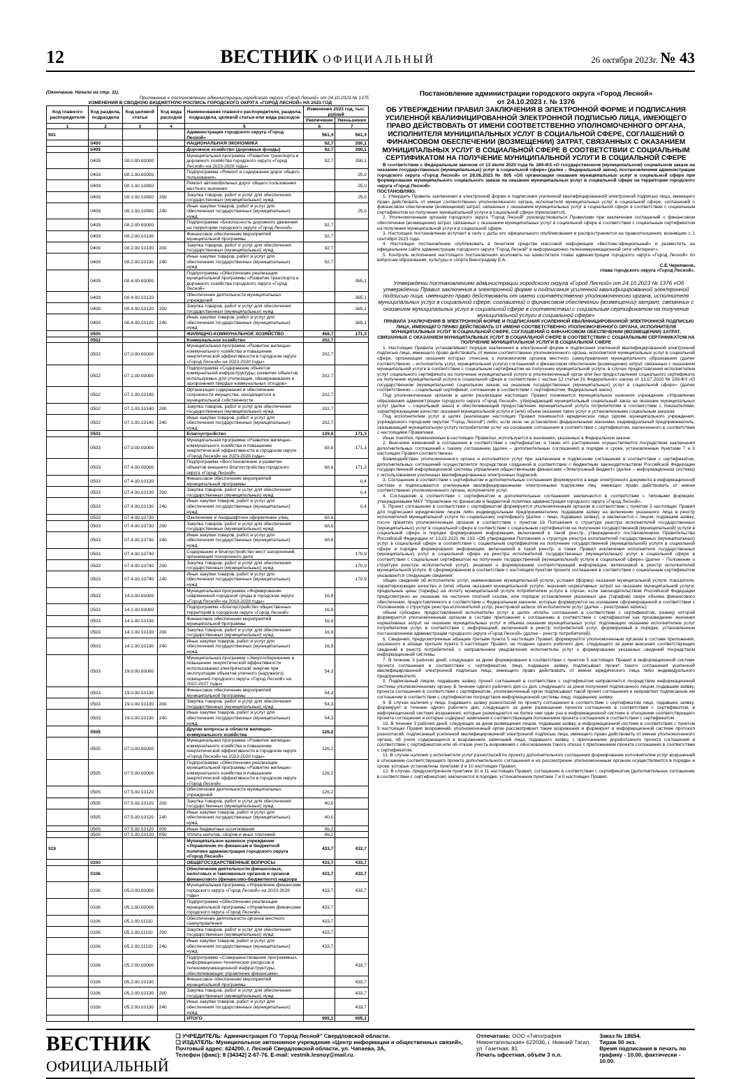12 ВЕСТНИК ОФИЦИАЛЬНЫЙ 26 октября 2023г. № 43
(Окончание. Начало на стр. 11).
Приложение к постановлению администрации городского округа «Город Лесной» от 24.10.2023 № 1375
ИЗМЕНЕНИЯ В СВОДНУЮ БЮДЖЕТНУЮ РОСПИСЬ ГОРОДСКОГО ОКРУГА «ГОРОД ЛЕСНОЙ» НА 2023 ГОД
| Код главного распорядителя | Код раздела, подраздела | Код целевой статьи | Код вида расходов | Наименование главного распорядителя, раздела, подраздела, целевой статьи или вида расходов | Изменения 2023 год, тыс. рублей | |
| --- | --- | --- | --- | --- | --- | --- |
| | | | | | Увеличение | Уменьшение |
| 1 | 2 | 3 | 4 | 5 | 6 | 7 |
| 901 | | | | Администрация городского округа «Город Лесной» | 561,4 | 561,4 |
| | 0400 | | | НАЦИОНАЛЬНАЯ ЭКОНОМИКА | 92,7 | 390,1 |
| | 0409 | | | Дорожное хозяйство (дорожные фонды) | 92,7 | 390,1 |
| | 0409 | 08.0.00.00000 | | Муниципальная программа «Развитие транспорта и дорожного хозяйства городского округа «Город Лесной» на 2023-2028 годы» | 92,7 | 390,1 |
| | 0409 | 08.1.00.00000 | | Подпрограмма «Ремонт и содержание дорог общего пользования» | | 25,0 |
| | 0409 | 08.1.00.10800 | | Ремонт автомобильных дорог общего пользования местного значения | | 25,0 |
| | 0409 | 08.1.00.10800 | 200 | Закупка товаров, работ и услуг для обеспечения государственных (муниципальных) нужд | | 25,0 |
| | 0409 | 08.1.00.10800 | 240 | Иные закупки товаров, работ и услуг для обеспечения государственных (муниципальных) нужд | | 25,0 |
| | 0409 | 08.2.00.00000 | | Подпрограмма «Безопасность дорожного движения на территории городского округа «Город Лесной» | 92,7 | |
| | 0409 | 08.2.00.10130 | | Финансовое обеспечение мероприятий муниципальной программы | 92,7 | |
| | 0409 | 08.2.00.10130 | 200 | Закупка товаров, работ и услуг для обеспечения государственных (муниципальных) нужд | 92,7 | |
| | 0409 | 08.2.00.10130 | 240 | Иные закупки товаров, работ и услуг для обеспечения государственных (муниципальных) нужд | 92,7 | |
| | 0409 | 08.4.00.00000 | | Подпрограмма «Обеспечение реализации муниципальной программы «Развитие транспорта и дорожного хозяйства городского округа «Город Лесной» | | 365,1 |
| | 0409 | 08.4.00.10120 | | Обеспечение деятельности муниципальных учреждений | | 365,1 |
| | 0409 | 08.4.00.10120 | 200 | Закупка товаров, работ и услуг для обеспечения государственных (муниципальных) нужд | | 365,1 |
| | 0409 | 08.4.00.10120 | 240 | Иные закупки товаров, работ и услуг для обеспечения государственных (муниципальных) нужд | | 365,1 |
| | 0500 | | | ЖИЛИЩНО-КОММУНАЛЬНОЕ ХОЗЯЙСТВО | 468,7 | 171,3 |
| | 0502 | | | Коммунальное хозяйство | 202,7 | |
| | 0502 | 07.0.00.00000 | | Муниципальная программа «Развитие жилищно-коммунального хозяйства и повышение энергетической эффективности в городском округе «Город Лесной» на 2023-2028 годы» | 202,7 | |
| | 0502 | 07.1.00.00000 | | Подпрограмма «Содержание объектов коммунальной инфраструктуры, развитие объектов, используемых для утилизации, обезвреживания и захоронения твердых коммунальных отходов» | 202,7 | |
| | 0502 | 07.1.00.10140 | | Организация содержания и обеспечение сохранности имущества, находящегося в муниципальной собственности | 202,7 | |
| | 0502 | 07.1.00.10140 | 200 | Закупка товаров, работ и услуг для обеспечения государственных (муниципальных) нужд | 202,7 | |
| | 0502 | 07.1.00.10140 | 240 | Иные закупки товаров, работ и услуг для обеспечения государственных (муниципальных) нужд | 202,7 | |
| | 0503 | | | Благоустройство | 139,8 | 171,3 |
| | 0503 | 07.0.00.00000 | | Муниципальная программа «Развитие жилищно-коммунального хозяйства и повышение энергетической эффективности в городском округе «Город Лесной» на 2023-2028 годы» | 68,6 | 171,3 |
| | 0503 | 07.4.00.00000 | | Подпрограмма «Восстановление и развитие объектов внешнего благоустройства городского округа «Город Лесной» | 68,6 | 171,3 |
| | 0503 | 07.4.00.10130 | | Финансовое обеспечение мероприятий муниципальной программы | | 0,4 |
| | 0503 | 07.4.00.10130 | 200 | Закупка товаров, работ и услуг для обеспечения государственных (муниципальных) нужд | | 0,4 |
| | 0503 | 07.4.00.10130 | 240 | Иные закупки товаров, работ и услуг для обеспечения государственных (муниципальных) нужд | | 0,4 |
| | 0503 | 07.4.00.10730 | | Озеленение и ландшафтное оформление улиц | 68,6 | |
| | 0503 | 07.4.00.10730 | 200 | Закупка товаров, работ и услуг для обеспечения государственных (муниципальных) нужд | 68,6 | |
| | 0503 | 07.4.00.10730 | 240 | Иные закупки товаров, работ и услуг для обеспечения государственных (муниципальных) нужд | 68,6 | |
| | 0503 | 07.4.00.10740 | | Содержание и благоустройство мест захоронений, организация похоронного дела | | 170,9 |
| | 0503 | 07.4.00.10740 | 200 | Закупка товаров, работ и услуг для обеспечения государственных (муниципальных) нужд | | 170,9 |
| | 0503 | 07.4.00.10740 | 240 | Иные закупки товаров, работ и услуг для обеспечения государственных (муниципальных) нужд | | 170,9 |
| | 0503 | 14.0.00.00000 | | Муниципальная программа «Формирование современной городской среды в городском округе «Город Лесной» на 2018-2028 годы» | 16,9 | |
| | 0503 | 14.1.00.00000 | | Подпрограмма «Благоустройство общественных территорий в городском округе «Город Лесной» | 16,9 | |
| | 0503 | 14.1.00.10130 | | Финансовое обеспечение мероприятий муниципальной программы | 16,9 | |
| | 0503 | 14.1.00.10130 | 200 | Закупка товаров, работ и услуг для обеспечения государственных (муниципальных) нужд | 16,9 | |
| | 0503 | 14.1.00.10130 | 240 | Иные закупки товаров, работ и услуг для обеспечения государственных (муниципальных) нужд | 16,9 | |
| | 0503 | 19.0.00.00000 | | Муниципальная программа «Энергосбережение и повышение энергетической эффективности использования электрической энергии при эксплуатации объектов уличного (наружного) освещения городского округа «Город Лесной» на 2022-2027 годы» | 54,3 | |
| | 0503 | 19.0.00.10130 | | Финансовое обеспечение мероприятий муниципальной программы | 54,3 | |
| | 0503 | 19.0.00.10130 | 200 | Закупка товаров, работ и услуг для обеспечения государственных (муниципальных) нужд | 54,3 | |
| | 0503 | 19.0.00.10130 | 240 | Иные закупки товаров, работ и услуг для обеспечения государственных (муниципальных) нужд | 54,3 | |
| | 0505 | | | Другие вопросы в области жилищно-коммунального хозяйства | 126,2 | |
| | 0505 | 07.0.00.00000 | | Муниципальная программа «Развитие жилищно-коммунального хозяйства и повышение энергетической эффективности в городском округе «Город Лесной» на 2023-2028 годы» | 126,2 | |
| | 0505 | 07.5.00.00000 | | Подпрограмма «Обеспечение реализации муниципальной программы «Развитие жилищно-коммунального хозяйства и повышение энергетической эффективности в городском округе «Город Лесной» | 126,2 | |
| | 0505 | 07.5.00.10120 | | Обеспечение деятельности муниципальных учреждений | 126,2 | |
| | 0505 | 07.5.00.10120 | 200 | Закупка товаров, работ и услуг для обеспечения государственных (муниципальных) нужд | 40,0 | |
| | 0505 | 07.5.00.10120 | 240 | Иные закупки товаров, работ и услуг для обеспечения государственных (муниципальных) нужд | 40,0 | |
| | 0505 | 07.5.00.10120 | 800 | Иные бюджетные ассигнования | 86,2 | |
| | 0505 | 07.5.00.10120 | 850 | Уплата налогов, сборов и иных платежей | 86,2 | |
| 919 | | | | Муниципальное казенное учреждение «Управление по финансам и бюджетной политике администрации городского округа «Город Лесной» | 433,7 | 433,7 |
| | 0100 | | | ОБЩЕГОСУДАРСТВЕННЫЕ ВОПРОСЫ | 433,7 | 433,7 |
| | 0106 | | | Обеспечение деятельности финансовых, налоговых и таможенных органов и органов финансового (финансово-бюджетного) надзора | 433,7 | 433,7 |
| | 0106 | 05.0.00.00000 | | Муниципальная программа «Управление финансами городского округа «Город Лесной» на 2023-2028 годы» | 433,7 | 433,7 |
| | 0106 | 05.1.00.00000 | | Подпрограмма «Обеспечение реализации муниципальной программы «Управление финансами городского округа «Город Лесной» | 433,7 | |
| | 0106 | 05.1.00.11110 | | Обеспечение деятельности органов местного самоуправления | 433,7 | |
| | 0106 | 05.1.00.11110 | 200 | Закупка товаров, работ и услуг для обеспечения государственных (муниципальных) нужд | 433,7 | |
| | 0106 | 05.1.00.11110 | 240 | Иные закупки товаров, работ и услуг для обеспечения государственных (муниципальных) нужд | 433,7 | |
| | 0106 | 05.2.00.00000 | | Подпрограмма «Совершенствование программных, информационно-технических ресурсов и телекоммуникационной инфраструктуры, обеспечивающих управление финансами» | | 433,7 |
| | 0106 | 05.2.00.10130 | | Финансовое обеспечение мероприятий муниципальной программы | | 433,7 |
| | 0106 | 05.2.00.10130 | 200 | Закупка товаров, работ и услуг для обеспечения государственных (муниципальных) нужд | | 433,7 |
| | 0106 | 05.2.00.10130 | 240 | Иные закупки товаров, работ и услуг для обеспечения государственных (муниципальных) нужд | | 433,7 |
| | | | | ИТОГО | 995,1 | 995,1 |
Постановление администрации городского округа «Город Лесной»
от 24.10.2023 г. № 1376
ОБ УТВЕРЖДЕНИИ ПРАВИЛ ЗАКЛЮЧЕНИЯ В ЭЛЕКТРОННОЙ ФОРМЕ И ПОДПИСАНИЯ УСИЛЕННОЙ КВАЛИФИЦИРОВАННОЙ ЭЛЕКТРОННОЙ ПОДПИСЬЮ ЛИЦА, ИМЕЮЩЕГО ПРАВО ДЕЙСТВОВАТЬ ОТ ИМЕНИ СООТВЕТСТВЕННО УПОЛНОМОЧЕННОГО ОРГАНА, ИСПОЛНИТЕЛЯ МУНИЦИПАЛЬНЫХ УСЛУГ В СОЦИАЛЬНОЙ СФЕРЕ, СОГЛАШЕНИЙ О ФИНАНСОВОМ ОБЕСПЕЧЕНИИ (ВОЗМЕЩЕНИИ) ЗАТРАТ, СВЯЗАННЫХ С ОКАЗАНИЕМ МУНИЦИПАЛЬНЫХ УСЛУГ В СОЦИАЛЬНОЙ СФЕРЕ В СООТВЕТСТВИИ С СОЦИАЛЬНЫМ СЕРТИФИКАТОМ НА ПОЛУЧЕНИЕ МУНИЦИПАЛЬНОЙ УСЛУГИ В СОЦИАЛЬНОЙ СФЕРЕ
В соответствии с Федеральным законом от 13 июля 2020 года № 189-ФЗ «О государственном (муниципальном) социальном заказе на оказание государственных (муниципальных) услуг в социальной сфере» (далее – Федеральный закон), постановлением администрации городского округа «Город Лесной» от 28.06.2023 № 805 «Об организации оказания муниципальных услуг в социальной сфере при формировании муниципального социального заказа на оказание муниципальных услуг в социальной сфере на территории городского округа «Город Лесной»
ПОСТАНОВЛЯЮ:
1. Утвердить Правила заключения в электронной форме и подписания усиленной квалифицированной электронной подписью лица, имеющего право действовать от имени соответственно уполномоченного органа, исполнителя муниципальных услуг в социальной сфере, соглашений о финансовом обеспечении (возмещении) затрат, связанных с оказанием муниципальных услуг в социальной сфере в соответствии с социальным сертификатом на получение муниципальной услуги в социальной сфере (прилагаются).
2. Уполномоченным органам городского округа "Город Лесной" руководствоваться Правилами при заключении соглашений о финансовом обеспечении (возмещении) затрат, связанных с оказанием муниципальных услуг в социальной сфере в соответствии с социальным сертификатом на получение муниципальной услуги в социальной сфере.
3. Настоящее постановление вступает в силу с даты его официального опубликования и распространяется на правоотношения, возникшие с 1 сентября 2023 года.
4. Настоящее постановление опубликовать в печатном средстве массовой информации «Вестник-официальный» и разместить на официальном сайте администрации городского округа "Город Лесной" в информационно-телекоммуникационной сети «Интернет».
5. Контроль исполнения настоящего постановления возложить на заместителя главы администрации городского округа «Город Лесной» по вопросам образования, культуры и спорта Виноградову Е.А.
С.Е.Черепанов,
глава городского округа «Город Лесной».
Утверждены постановлением администрации городского округа «Город Лесной» от 24.10.2023 № 1376 «Об утверждении Правил заключения в электронной форме и подписания усиленной квалифицированной электронной подписью лица, имеющего право действовать от имени соответственно уполномоченного органа, исполнителя муниципальных услуг в социальной сфере, соглашений о финансовом обеспечении (возмещении) затрат, связанных с оказанием муниципальных услуг в социальной сфере в соответствии с социальным сертификатом на получение муниципальной услуги в социальной сфере»
ПРАВИЛА ЗАКЛЮЧЕНИЯ В ЭЛЕКТРОННОЙ ФОРМЕ И ПОДПИСАНИЯ УСИЛЕННОЙ КВАЛИФИЦИРОВАННОЙ ЭЛЕКТРОННОЙ ПОДПИСЬЮ ЛИЦА, ИМЕЮЩЕГО ПРАВО ДЕЙСТВОВАТЬ ОТ ИМЕНИ СООТВЕТСТВЕННО УПОЛНОМОЧЕННОГО ОРГАНА, ИСПОЛНИТЕЛЯ МУНИЦИПАЛЬНЫХ УСЛУГ В СОЦИАЛЬНОЙ СФЕРЕ, СОГЛАШЕНИЙ О ФИНАНСОВОМ ОБЕСПЕЧЕНИИ (ВОЗМЕЩЕНИИ) ЗАТРАТ, СВЯЗАННЫХ С ОКАЗАНИЕМ МУНИЦИПАЛЬНЫХ УСЛУГ В СОЦИАЛЬНОЙ СФЕРЕ В СООТВЕТСТВИИ С СОЦИАЛЬНЫМ СЕРТИФИКАТОМ НА ПОЛУЧЕНИЕ МУНИЦИПАЛЬНОЙ УСЛУГИ В СОЦИАЛЬНОЙ СФЕРЕ
1. Настоящие Правила устанавливают порядок заключения в электронной форме и подписания усиленной квалифицированной электронной подписью лица, имеющего право действовать от имени соответственно уполномоченного органа, исполнителя муниципальных услуг в социальной сфере, организация оказания которых отнесена к полномочиям органов местного самоуправления муниципального образования (далее соответственно – исполнитель услуг, муниципальная услуга) соглашений о финансовом обеспечении (возмещении) затрат, связанных с оказанием муниципальной услуги в соответствии с социальным сертификатом на получение муниципальной услуги, в случае предоставления исполнителем услуг социального сертификата на получение муниципальной услуги в уполномоченный орган или без предоставления социального сертификата на получение муниципальной услуги в социальной сфере в соответствии с частью 12 статьи 20 Федерального закона от 13.07.2020 № 189-ФЗ «О государственном (муниципальном) социальном заказе на оказание государственных (муниципальных) услуг в социальной сфере» (далее соответственно – социальный сертификат, соглашение в соответствии с сертификатом, Федеральный закон).
Под уполномоченным органом в целях реализации настоящих Правил понимается муниципальное казенное учреждение «Управление образования администрации городского округа «Город Лесной», утверждающий муниципальный социальный заказ на оказание муниципальных услуг (далее – социальный заказ) и обеспечивающий предоставление муниципальной услуги потребителям в соответствии с показателями, характеризующими качество оказания муниципальной услуги и (или) объем оказания таких услуг и установленными социальным заказом.
Под исполнителем услуг в целях реализации настоящих Правил понимается юридическое лицо (кроме муниципального учреждения, учрежденного городским округом "Город Лесной") либо, если иное не установлено федеральными законами, индивидуальный предприниматель, оказывающий муниципальную услугу потребителям услуг на основании соглашения в соответствии с сертификатом, заключенного в соответствии с настоящими Правилами.
Иные понятия, применяемые в настоящих Правилах, используются в значениях, указанных в Федеральном законе.
2. Внесение изменений в соглашение в соответствии с сертификатом, а также его расторжение осуществляются посредством заключения дополнительных соглашений к такому соглашению (далее – дополнительные соглашения) в порядке и сроки, установленные пунктами 7 и 8 настоящих Правил соответственно.
Взаимодействие уполномоченного органа и исполнителя услуг при заключении и подписании соглашения в соответствии с сертификатом, дополнительных соглашений осуществляется посредством созданной в соответствии с бюджетным законодательством Российской Федерации государственной информационной системы управления общественными финансами «Электронный бюджет» (далее – информационная система) с использованием усиленных квалифицированных электронных подписей.
3. Соглашение в соответствии с сертификатом и дополнительные соглашения формируются в виде электронного документа в информационной системе и подписываются усиленными квалифицированными электронными подписями лиц, имеющих право действовать от имени соответственно уполномоченного органа, исполнителя услуг.
4. Соглашение в соответствии с сертификатом и дополнительные соглашения заключаются в соответствии с типовыми формами, утверждаемыми МКУ "Управление по финансам и бюджетной политике администрации городского округа «Город Лесной».
5. Проект соглашения в соответствии с сертификатом формируется уполномоченным органом в соответствии с пунктом 3 настоящих Правил для подписания юридическим лицом либо индивидуальным предпринимателем, подавшим заявку на включение указанного лица в реестр исполнителей муниципальной услуги по социальному сертификату (далее – лицо, подавшее заявку), и заключается с лицом, подавшим заявку, после принятия уполномоченным органом в соответствии с пунктом 16 Положения о структуре реестра исполнителей государственных (муниципальных) услуг в социальной сфере в соответствии с социальным сертификатом на получение государственной (муниципальной) услуги в социальной сфере и порядке формирования информации, включаемой в такой реестр, утвержденного постановлением Правительства Российской Федерации от 13.02.2021 № 183 «Об утверждении Положения о структуре реестра исполнителей государственных (муниципальных) услуг в социальной сфере в соответствии с социальным сертификатом на получение государственной (муниципальной) услуги в социальной сфере и порядке формирования информации, включаемой в такой реестр, а также Правил исключения исполнителя государственных (муниципальных) услуг в социальной сфере из реестра исполнителей государственных (муниципальных) услуг в социальной сфере в соответствии с социальным сертификатом на получение государственной (муниципальной) услуги в социальной сфере» (далее – Положение о структуре реестра исполнителей услуг), решения о формировании соответствующей информации, включаемой в реестр исполнителей муниципальной услуги. В сформированном в соответствии с настоящим пунктом проекте соглашения в соответствии с социальным сертификатом указываются следующие сведения:
общие сведения об исполнителе услуг, наименование муниципальной услуги, условия (форма) оказания муниципальной услуги, показатели, характеризующие качество и (или) объем оказания муниципальной услуги, значения нормативных затрат на оказание муниципальной услуги, предельные цены (тарифы) на оплату муниципальной услуги потребителем услуги в случае, если законодательством Российской Федерации предусмотрено ее оказание на частично платной основе, или порядок установления указанных цен (тарифов) сверх объема финансового обеспечения, предоставляемого в соответствии с Федеральным законом, которые формируются на основании сформированной в соответствии с Положением о структуре реестра исполнителей услуг, реестровой записи об исполнителе услуг (далее – реестровая запись);
объем субсидии, предоставляемой исполнителю услуг в целях оплаты соглашения в соответствии с сертификатом, размер которой формируется уполномоченным органом в составе приложения к соглашению в соответствии с сертификатом как произведение значения нормативных затрат на оказание муниципальных услуг и объема оказания муниципальных услуг, подлежащих оказанию исполнителем услуг потребителям услуг, в соответствии с информацией, включенной в реестр потребителей услуг, формируемый в порядке, установленном постановлением администрации городского округа «Город Лесной» (далее – реестр потребителей).
6. Сведения, предусмотренные абзацем третьим пункта 5 настоящих Правил, формируются уполномоченным органом в составе приложения, указанного в абзаце третьем пункта 5 настоящих Правил, не позднее одного рабочего дня, следующего за днем внесения соответствующих сведений в реестр потребителей, с направлением уведомления исполнителю услуг о формировании указанных сведений посредством информационной системы.
7. В течение 3 рабочих дней, следующих за днем формирования в соответствии с пунктом 5 настоящих Правил в информационной системе проекта соглашения в соответствии с сертификатом, лицо, подавшее заявку, подписывает проект такого соглашения усиленной квалифицированной электронной подписью лица, имеющего право действовать от имени юридического лица либо индивидуального предпринимателя.
8. Подписанный лицом, подавшим заявку, проект соглашения в соответствии с сертификатом направляется посредством информационной системы уполномоченному органу. В течение одного рабочего дня со дня, следующего за днем получения подписанного лицом, подавшим заявку, проекта соглашения в соответствии с сертификатом, уполномоченный орган подписывает такой проект соглашения и направляет подписанное им соглашение в соответствии с сертификатом посредством информационной системы лицу, подавшему заявку.
9. В случае наличия у лица, подавшего заявку разногласий по проекту соглашения в соответствии с сертификатом лицо, подавшее заявку, формирует в течение одного рабочего дня, следующего за днем размещения проекта соглашения в соответствии с сертификатом, в информационной системе возражения, которые размещаются не более чем один раз в информационной системе в отношении соответствующего проекта соглашения и которые содержат замечания к соответствующим положениям проекта соглашения в соответствии с сертификатом.
10. В течение 3 рабочих дней, следующих за днем размещения лицом, подавшим заявку, в информационной системе в соответствии с пунктом 9 настоящих Правил возражений, уполномоченный орган рассматривает такие возражения и формирует в информационной системе протокол разногласий, подписанный усиленной квалифицированной электронной подписью лица, имеющего право действовать от имени уполномоченного органа, об учете содержащихся в возражениях замечаний лица, подавшего заявку, с приложением доработанного проекта соглашения в соответствии с сертификатом или об отказе учесть возражения с обоснованием такого отказа с приложением проекта соглашения в соответствии с сертификатом.
11. В случае наличия у исполнителя услуг разногласий по проекту дополнительного соглашения формирование исполнителем услуг возражений в отношении соответствующего проекта дополнительного соглашения и их рассмотрение уполномоченным органом осуществляются в порядке и сроки, которые установлены пунктами 9 и 10 настоящих Правил.
12. В случае, предусмотренном пунктами 10 и 11 настоящих Правил, соглашение в соответствии с сертификатом (дополнительное соглашение в соответствии с сертификатом) заключается в порядке, установленном пунктами 7 и 8 настоящих Правил.
ВЕСТНИК
ОФИЦИАЛЬНЫЙ
❑ УЧРЕДИТЕЛЬ: Администрация ГО "Город Лесной" Свердловской области.
❑ ИЗДАТЕЛЬ: Муниципальное автономное учреждение «Центр информации и общественных связей»,
Почтовый адрес: 624200, г. Лесной Свердловской области, ул. Чапаева, 3А,
Телефон (факс): 8 (34342) 2-67-76. E-mail: vestnik.lesnoy@mail.ru.
Отпечатано: ООО «Типография Нижнетагильская» 622036, г. Нижний Тагил, ул. Газетная, 81.
Печать офсетная, объём 3 п.л.
Заказ № 18654.
Тираж 50 экз.
Время подписания в печать по графику - 10.00, фактически - 10.00.